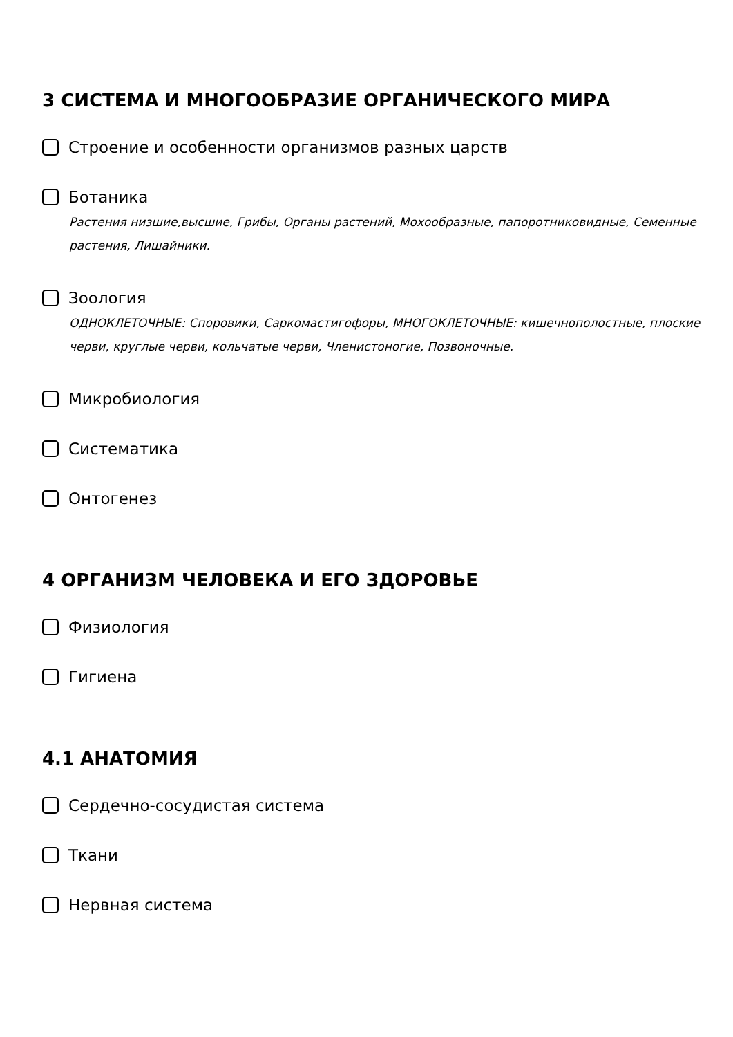3 СИСТЕМА И МНОГООБРАЗИЕ ОРГАНИЧЕСКОГО МИРА
Строение и особенности организмов разных царств
Ботаника
Растения низшие,высшие, Грибы, Органы растений, Мохообразные, папоротниковидные, Семенные растения, Лишайники.
Зоология
ОДНОКЛЕТОЧНЫЕ: Споровики, Саркомастигофоры, МНОГОКЛЕТОЧНЫЕ: кишечнополостные, плоские черви, круглые черви, кольчатые черви, Членистоногие, Позвоночные.
Микробиология
Систематика
Онтогенез
4 ОРГАНИЗМ ЧЕЛОВЕКА И ЕГО ЗДОРОВЬЕ
Физиология
Гигиена
4.1 АНАТОМИЯ
Сердечно-сосудистая система
Ткани
Нервная система